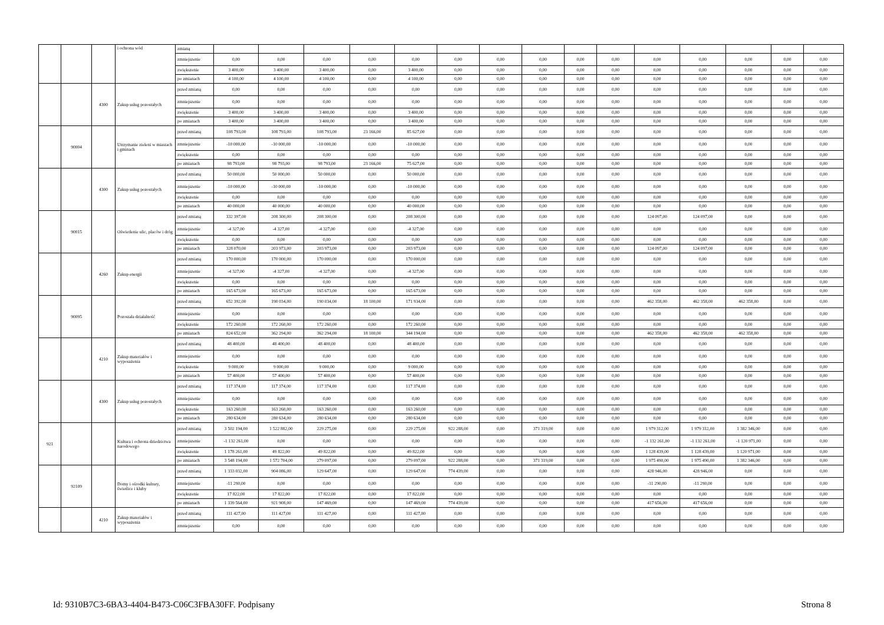| | | | i ochrona wód | zmianą | | | | | | | | | | | | | | | |
| | | | | zmniejszenie | 0,00 | 0,00 | 0,00 | 0,00 | 0,00 | 0,00 | 0,00 | 0,00 | 0,00 | 0,00 | 0,00 | 0,00 | 0,00 | 0,00 | 0,00 |
| | | | | zwiększenie | 3 400,00 | 3 400,00 | 3 400,00 | 0,00 | 3 400,00 | 0,00 | 0,00 | 0,00 | 0,00 | 0,00 | 0,00 | 0,00 | 0,00 | 0,00 | 0,00 |
| | | | | po zmianach | 4 100,00 | 4 100,00 | 4 100,00 | 0,00 | 4 100,00 | 0,00 | 0,00 | 0,00 | 0,00 | 0,00 | 0,00 | 0,00 | 0,00 | 0,00 | 0,00 |
| | | 4300 | Zakup usług pozostałych | przed zmianą | 0,00 | 0,00 | 0,00 | 0,00 | 0,00 | 0,00 | 0,00 | 0,00 | 0,00 | 0,00 | 0,00 | 0,00 | 0,00 | 0,00 | 0,00 |
| | | | | zmniejszenie | 0,00 | 0,00 | 0,00 | 0,00 | 0,00 | 0,00 | 0,00 | 0,00 | 0,00 | 0,00 | 0,00 | 0,00 | 0,00 | 0,00 | 0,00 |
| | | | | zwiększenie | 3 400,00 | 3 400,00 | 3 400,00 | 0,00 | 3 400,00 | 0,00 | 0,00 | 0,00 | 0,00 | 0,00 | 0,00 | 0,00 | 0,00 | 0,00 | 0,00 |
| | | | | po zmianach | 3 400,00 | 3 400,00 | 3 400,00 | 0,00 | 3 400,00 | 0,00 | 0,00 | 0,00 | 0,00 | 0,00 | 0,00 | 0,00 | 0,00 | 0,00 | 0,00 |
| | 90004 | | Utrzymanie zieleni w miastach i gminach | przed zmianą | 108 793,00 | 108 793,00 | 108 793,00 | 23 166,00 | 85 627,00 | 0,00 | 0,00 | 0,00 | 0,00 | 0,00 | 0,00 | 0,00 | 0,00 | 0,00 | 0,00 |
| | | | | zmniejszenie | -10 000,00 | -10 000,00 | -10 000,00 | 0,00 | -10 000,00 | 0,00 | 0,00 | 0,00 | 0,00 | 0,00 | 0,00 | 0,00 | 0,00 | 0,00 | 0,00 |
| | | | | zwiększenie | 0,00 | 0,00 | 0,00 | 0,00 | 0,00 | 0,00 | 0,00 | 0,00 | 0,00 | 0,00 | 0,00 | 0,00 | 0,00 | 0,00 | 0,00 |
| | | | | po zmianach | 98 793,00 | 98 793,00 | 98 793,00 | 23 166,00 | 75 627,00 | 0,00 | 0,00 | 0,00 | 0,00 | 0,00 | 0,00 | 0,00 | 0,00 | 0,00 | 0,00 |
| | | 4300 | Zakup usług pozostałych | przed zmianą | 50 000,00 | 50 000,00 | 50 000,00 | 0,00 | 50 000,00 | 0,00 | 0,00 | 0,00 | 0,00 | 0,00 | 0,00 | 0,00 | 0,00 | 0,00 | 0,00 |
| | | | | zmniejszenie | -10 000,00 | -10 000,00 | -10 000,00 | 0,00 | -10 000,00 | 0,00 | 0,00 | 0,00 | 0,00 | 0,00 | 0,00 | 0,00 | 0,00 | 0,00 | 0,00 |
| | | | | zwiększenie | 0,00 | 0,00 | 0,00 | 0,00 | 0,00 | 0,00 | 0,00 | 0,00 | 0,00 | 0,00 | 0,00 | 0,00 | 0,00 | 0,00 | 0,00 |
| | | | | po zmianach | 40 000,00 | 40 000,00 | 40 000,00 | 0,00 | 40 000,00 | 0,00 | 0,00 | 0,00 | 0,00 | 0,00 | 0,00 | 0,00 | 0,00 | 0,00 | 0,00 |
| | 90015 | | Oświetlenie ulic, placów i dróg | przed zmianą | 332 397,00 | 208 300,00 | 208 300,00 | 0,00 | 208 300,00 | 0,00 | 0,00 | 0,00 | 0,00 | 0,00 | 124 097,00 | 124 097,00 | 0,00 | 0,00 | 0,00 |
| | | | | zmniejszenie | -4 327,00 | -4 327,00 | -4 327,00 | 0,00 | -4 327,00 | 0,00 | 0,00 | 0,00 | 0,00 | 0,00 | 0,00 | 0,00 | 0,00 | 0,00 | 0,00 |
| | | | | zwiększenie | 0,00 | 0,00 | 0,00 | 0,00 | 0,00 | 0,00 | 0,00 | 0,00 | 0,00 | 0,00 | 0,00 | 0,00 | 0,00 | 0,00 | 0,00 |
| | | | | po zmianach | 328 070,00 | 203 973,00 | 203 973,00 | 0,00 | 203 973,00 | 0,00 | 0,00 | 0,00 | 0,00 | 0,00 | 124 097,00 | 124 097,00 | 0,00 | 0,00 | 0,00 |
| | | 4260 | Zakup energii | przed zmianą | 170 000,00 | 170 000,00 | 170 000,00 | 0,00 | 170 000,00 | 0,00 | 0,00 | 0,00 | 0,00 | 0,00 | 0,00 | 0,00 | 0,00 | 0,00 | 0,00 |
| | | | | zmniejszenie | -4 327,00 | -4 327,00 | -4 327,00 | 0,00 | -4 327,00 | 0,00 | 0,00 | 0,00 | 0,00 | 0,00 | 0,00 | 0,00 | 0,00 | 0,00 | 0,00 |
| | | | | zwiększenie | 0,00 | 0,00 | 0,00 | 0,00 | 0,00 | 0,00 | 0,00 | 0,00 | 0,00 | 0,00 | 0,00 | 0,00 | 0,00 | 0,00 | 0,00 |
| | | | | po zmianach | 165 673,00 | 165 673,00 | 165 673,00 | 0,00 | 165 673,00 | 0,00 | 0,00 | 0,00 | 0,00 | 0,00 | 0,00 | 0,00 | 0,00 | 0,00 | 0,00 |
| | 90095 | | Pozostała działalność | przed zmianą | 652 392,00 | 190 034,00 | 190 034,00 | 18 100,00 | 171 934,00 | 0,00 | 0,00 | 0,00 | 0,00 | 0,00 | 462 358,00 | 462 358,00 | 462 358,00 | 0,00 | 0,00 |
| | | | | zmniejszenie | 0,00 | 0,00 | 0,00 | 0,00 | 0,00 | 0,00 | 0,00 | 0,00 | 0,00 | 0,00 | 0,00 | 0,00 | 0,00 | 0,00 | 0,00 |
| | | | | zwiększenie | 172 260,00 | 172 260,00 | 172 260,00 | 0,00 | 172 260,00 | 0,00 | 0,00 | 0,00 | 0,00 | 0,00 | 0,00 | 0,00 | 0,00 | 0,00 | 0,00 |
| | | | | po zmianach | 824 652,00 | 362 294,00 | 362 294,00 | 18 100,00 | 344 194,00 | 0,00 | 0,00 | 0,00 | 0,00 | 0,00 | 462 358,00 | 462 358,00 | 462 358,00 | 0,00 | 0,00 |
| | | 4210 | Zakup materiałów i wyposażenia | przed zmianą | 48 400,00 | 48 400,00 | 48 400,00 | 0,00 | 48 400,00 | 0,00 | 0,00 | 0,00 | 0,00 | 0,00 | 0,00 | 0,00 | 0,00 | 0,00 | 0,00 |
| | | | | zmniejszenie | 0,00 | 0,00 | 0,00 | 0,00 | 0,00 | 0,00 | 0,00 | 0,00 | 0,00 | 0,00 | 0,00 | 0,00 | 0,00 | 0,00 | 0,00 |
| | | | | zwiększenie | 9 000,00 | 9 000,00 | 9 000,00 | 0,00 | 9 000,00 | 0,00 | 0,00 | 0,00 | 0,00 | 0,00 | 0,00 | 0,00 | 0,00 | 0,00 | 0,00 |
| | | | | po zmianach | 57 400,00 | 57 400,00 | 57 400,00 | 0,00 | 57 400,00 | 0,00 | 0,00 | 0,00 | 0,00 | 0,00 | 0,00 | 0,00 | 0,00 | 0,00 | 0,00 |
| | | 4300 | Zakup usług pozostałych | przed zmianą | 117 374,00 | 117 374,00 | 117 374,00 | 0,00 | 117 374,00 | 0,00 | 0,00 | 0,00 | 0,00 | 0,00 | 0,00 | 0,00 | 0,00 | 0,00 | 0,00 |
| | | | | zmniejszenie | 0,00 | 0,00 | 0,00 | 0,00 | 0,00 | 0,00 | 0,00 | 0,00 | 0,00 | 0,00 | 0,00 | 0,00 | 0,00 | 0,00 | 0,00 |
| | | | | zwiększenie | 163 260,00 | 163 260,00 | 163 260,00 | 0,00 | 163 260,00 | 0,00 | 0,00 | 0,00 | 0,00 | 0,00 | 0,00 | 0,00 | 0,00 | 0,00 | 0,00 |
| | | | | po zmianach | 280 634,00 | 280 634,00 | 280 634,00 | 0,00 | 280 634,00 | 0,00 | 0,00 | 0,00 | 0,00 | 0,00 | 0,00 | 0,00 | 0,00 | 0,00 | 0,00 |
| 921 | | | Kultura i ochrona dziedzictwa narodowego | przed zmianą | 3 502 194,00 | 1 522 882,00 | 229 275,00 | 0,00 | 229 275,00 | 922 288,00 | 0,00 | 371 319,00 | 0,00 | 0,00 | 1 979 312,00 | 1 979 312,00 | 1 382 346,00 | 0,00 | 0,00 |
| | | | | zmniejszenie | -1 132 261,00 | 0,00 | 0,00 | 0,00 | 0,00 | 0,00 | 0,00 | 0,00 | 0,00 | 0,00 | -1 132 261,00 | -1 132 261,00 | -1 120 971,00 | 0,00 | 0,00 |
| | | | | zwiększenie | 1 178 261,00 | 49 822,00 | 49 822,00 | 0,00 | 49 822,00 | 0,00 | 0,00 | 0,00 | 0,00 | 0,00 | 1 128 439,00 | 1 128 439,00 | 1 120 971,00 | 0,00 | 0,00 |
| | | | | po zmianach | 3 548 194,00 | 1 572 704,00 | 279 097,00 | 0,00 | 279 097,00 | 922 288,00 | 0,00 | 371 319,00 | 0,00 | 0,00 | 1 975 490,00 | 1 975 490,00 | 1 382 346,00 | 0,00 | 0,00 |
| | 92109 | | Domy i ośrodki kultury, świetlice i kluby | przed zmianą | 1 333 032,00 | 904 086,00 | 129 647,00 | 0,00 | 129 647,00 | 774 439,00 | 0,00 | 0,00 | 0,00 | 0,00 | 428 946,00 | 428 946,00 | 0,00 | 0,00 | 0,00 |
| | | | | zmniejszenie | -11 290,00 | 0,00 | 0,00 | 0,00 | 0,00 | 0,00 | 0,00 | 0,00 | 0,00 | 0,00 | -11 290,00 | -11 290,00 | 0,00 | 0,00 | 0,00 |
| | | | | zwiększenie | 17 822,00 | 17 822,00 | 17 822,00 | 0,00 | 17 822,00 | 0,00 | 0,00 | 0,00 | 0,00 | 0,00 | 0,00 | 0,00 | 0,00 | 0,00 | 0,00 |
| | | | | po zmianach | 1 339 564,00 | 921 908,00 | 147 469,00 | 0,00 | 147 469,00 | 774 439,00 | 0,00 | 0,00 | 0,00 | 0,00 | 417 656,00 | 417 656,00 | 0,00 | 0,00 | 0,00 |
| | | 4210 | Zakup materiałów i wyposażenia | przed zmianą | 111 427,00 | 111 427,00 | 111 427,00 | 0,00 | 111 427,00 | 0,00 | 0,00 | 0,00 | 0,00 | 0,00 | 0,00 | 0,00 | 0,00 | 0,00 | 0,00 |
| | | | | zmniejszenie | 0,00 | 0,00 | 0,00 | 0,00 | 0,00 | 0,00 | 0,00 | 0,00 | 0,00 | 0,00 | 0,00 | 0,00 | 0,00 | 0,00 | 0,00 |
Id: 9310B7C3-6BA3-4404-B473-C06C3FBA30FF. Podpisany Strona 8